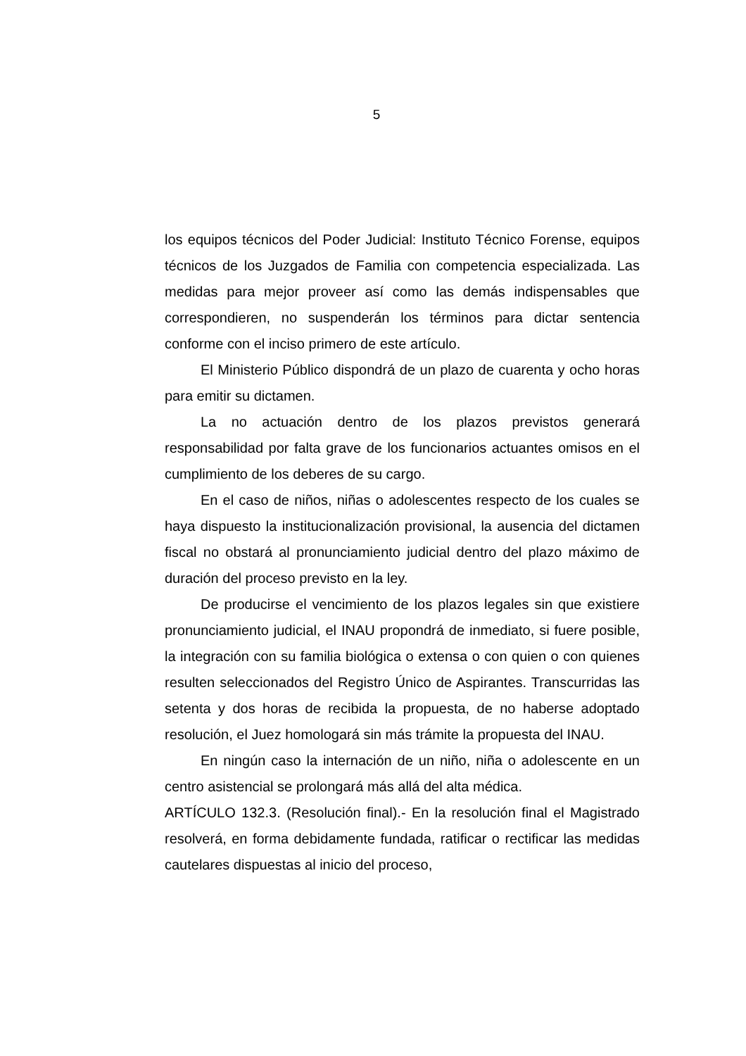5
los equipos técnicos del Poder Judicial: Instituto Técnico Forense, equipos técnicos de los Juzgados de Familia con competencia especializada. Las medidas para mejor proveer así como las demás indispensables que correspondieren, no suspenderán los términos para dictar sentencia conforme con el inciso primero de este artículo.
El Ministerio Público dispondrá de un plazo de cuarenta y ocho horas para emitir su dictamen.
La no actuación dentro de los plazos previstos generará responsabilidad por falta grave de los funcionarios actuantes omisos en el cumplimiento de los deberes de su cargo.
En el caso de niños, niñas o adolescentes respecto de los cuales se haya dispuesto la institucionalización provisional, la ausencia del dictamen fiscal no obstará al pronunciamiento judicial dentro del plazo máximo de duración del proceso previsto en la ley.
De producirse el vencimiento de los plazos legales sin que existiere pronunciamiento judicial, el INAU propondrá de inmediato, si fuere posible, la integración con su familia biológica o extensa o con quien o con quienes resulten seleccionados del Registro Único de Aspirantes. Transcurridas las setenta y dos horas de recibida la propuesta, de no haberse adoptado resolución, el Juez homologará sin más trámite la propuesta del INAU.
En ningún caso la internación de un niño, niña o adolescente en un centro asistencial se prolongará más allá del alta médica.
ARTÍCULO 132.3. (Resolución final).- En la resolución final el Magistrado resolverá, en forma debidamente fundada, ratificar o rectificar las medidas cautelares dispuestas al inicio del proceso,